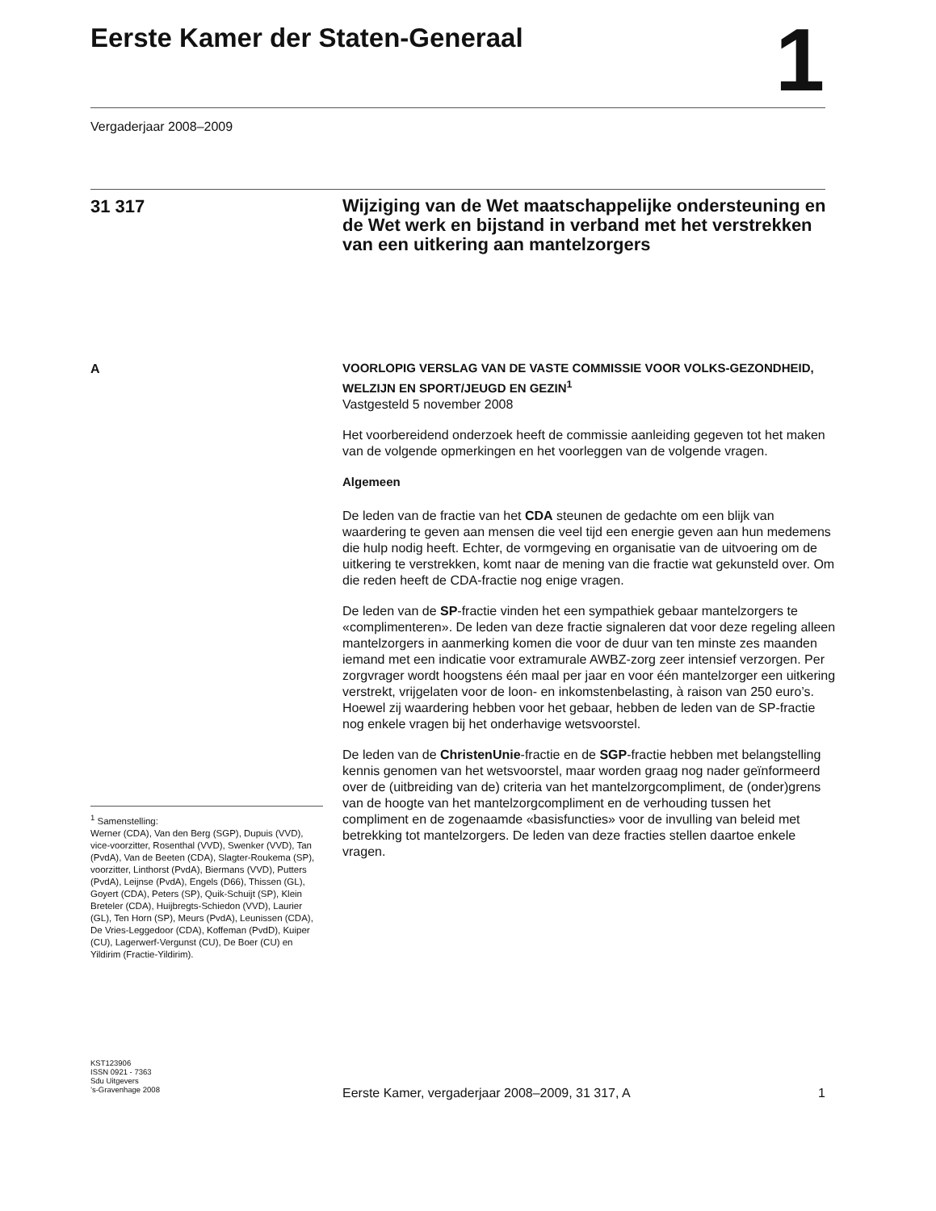Eerste Kamer der Staten-Generaal 1
Vergaderjaar 2008–2009
31 317
Wijziging van de Wet maatschappelijke ondersteuning en de Wet werk en bijstand in verband met het verstrekken van een uitkering aan mantelzorgers
A
VOORLOPIG VERSLAG VAN DE VASTE COMMISSIE VOOR VOLKS-GEZONDHEID, WELZIJN EN SPORT/JEUGD EN GEZIN<sup>1</sup>
Vastgesteld 5 november 2008
Het voorbereidend onderzoek heeft de commissie aanleiding gegeven tot het maken van de volgende opmerkingen en het voorleggen van de volgende vragen.
Algemeen
De leden van de fractie van het CDA steunen de gedachte om een blijk van waardering te geven aan mensen die veel tijd een energie geven aan hun medemens die hulp nodig heeft. Echter, de vormgeving en organisatie van de uitvoering om de uitkering te verstrekken, komt naar de mening van die fractie wat gekunsteld over. Om die reden heeft de CDA-fractie nog enige vragen.
De leden van de SP-fractie vinden het een sympathiek gebaar mantelzorgers te «complimenteren». De leden van deze fractie signaleren dat voor deze regeling alleen mantelzorgers in aanmerking komen die voor de duur van ten minste zes maanden iemand met een indicatie voor extramurale AWBZ-zorg zeer intensief verzorgen. Per zorgvrager wordt hoogstens één maal per jaar en voor één mantelzorger een uitkering verstrekt, vrijgelaten voor de loon- en inkomstenbelasting, à raison van 250 euro’s.
Hoewel zij waardering hebben voor het gebaar, hebben de leden van de SP-fractie nog enkele vragen bij het onderhavige wetsvoorstel.
De leden van de ChristenUnie-fractie en de SGP-fractie hebben met belangstelling kennis genomen van het wetsvoorstel, maar worden graag nog nader geïnformeerd over de (uitbreiding van de) criteria van het mantelzorgcompliment, de (onder)grens van de hoogte van het mantelzorgcompliment en de verhouding tussen het compliment en de zogenaamde «basisfuncties» voor de invulling van beleid met betrekking tot mantelzorgers. De leden van deze fracties stellen daartoe enkele vragen.
<sup>1</sup> Samenstelling:
Werner (CDA), Van den Berg (SGP), Dupuis (VVD), vice-voorzitter, Rosenthal (VVD), Swenker (VVD), Tan (PvdA), Van de Beeten (CDA), Slagter-Roukema (SP), voorzitter, Linthorst (PvdA), Biermans (VVD), Putters (PvdA), Leijnse (PvdA), Engels (D66), Thissen (GL), Goyert (CDA), Peters (SP), Quik-Schuijt (SP), Klein Breteler (CDA), Huijbregts-Schiedon (VVD), Laurier (GL), Ten Horn (SP), Meurs (PvdA), Leunissen (CDA), De Vries-Leggedoor (CDA), Koffeman (PvdD), Kuiper (CU), Lagerwerf-Vergunst (CU), De Boer (CU) en Yildirim (Fractie-Yildirim).
KST123906
ISSN 0921 - 7363
Sdu Uitgevers
’s-Gravenhage 2008
Eerste Kamer, vergaderjaar 2008–2009, 31 317, A 1